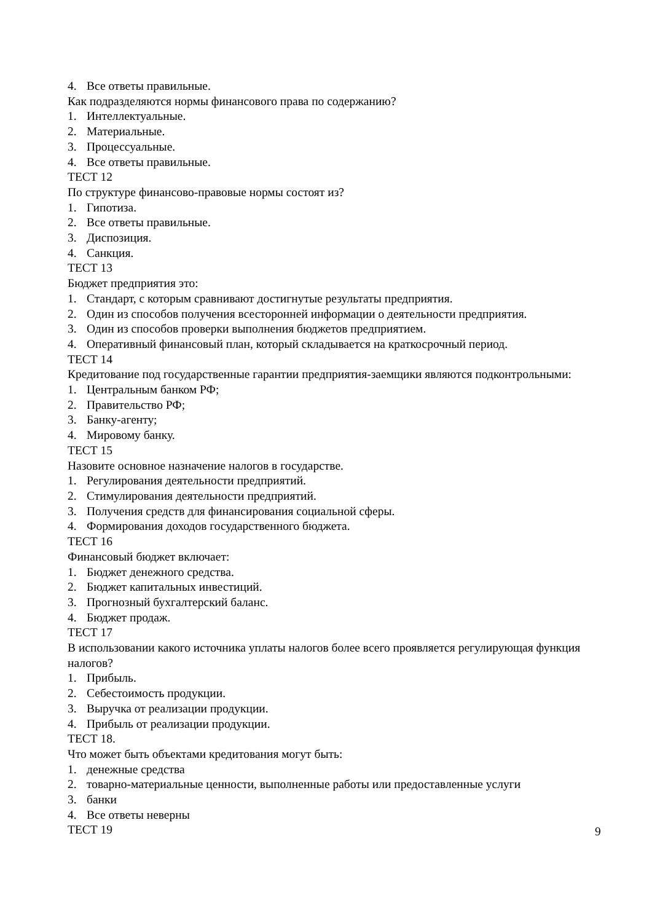4. Все ответы правильные.
Как подразделяются нормы финансового права по содержанию?
1. Интеллектуальные.
2. Материальные.
3. Процессуальные.
4. Все ответы правильные.
ТЕСТ 12
По структуре финансово-правовые нормы состоят из?
1. Гипотиза.
2. Все ответы правильные.
3. Диспозиция.
4. Санкция.
ТЕСТ 13
Бюджет предприятия это:
1. Стандарт, с которым сравнивают достигнутые результаты предприятия.
2. Один из способов получения всесторонней информации о деятельности предприятия.
3. Один из способов проверки выполнения бюджетов предприятием.
4. Оперативный финансовый план, который складывается на краткосрочный период.
ТЕСТ 14
Кредитование под государственные гарантии предприятия-заемщики являются подконтрольными:
1. Центральным банком РФ;
2. Правительство РФ;
3. Банку-агенту;
4. Мировому банку.
ТЕСТ 15
Назовите основное назначение налогов в государстве.
1. Регулирования деятельности предприятий.
2. Стимулирования деятельности предприятий.
3. Получения средств для финансирования социальной сферы.
4. Формирования доходов государственного бюджета.
ТЕСТ 16
Финансовый бюджет включает:
1. Бюджет денежного средства.
2. Бюджет капитальных инвестиций.
3. Прогнозный бухгалтерский баланс.
4. Бюджет продаж.
ТЕСТ 17
В использовании какого источника уплаты налогов более всего проявляется регулирующая функция налогов?
1. Прибыль.
2. Себестоимость продукции.
3. Выручка от реализации продукции.
4. Прибыль от реализации продукции.
ТЕСТ 18.
Что может быть объектами кредитования могут быть:
1. денежные средства
2. товарно-материальные ценности, выполненные работы или предоставленные услуги
3. банки
4. Все ответы неверны
ТЕСТ 19
9